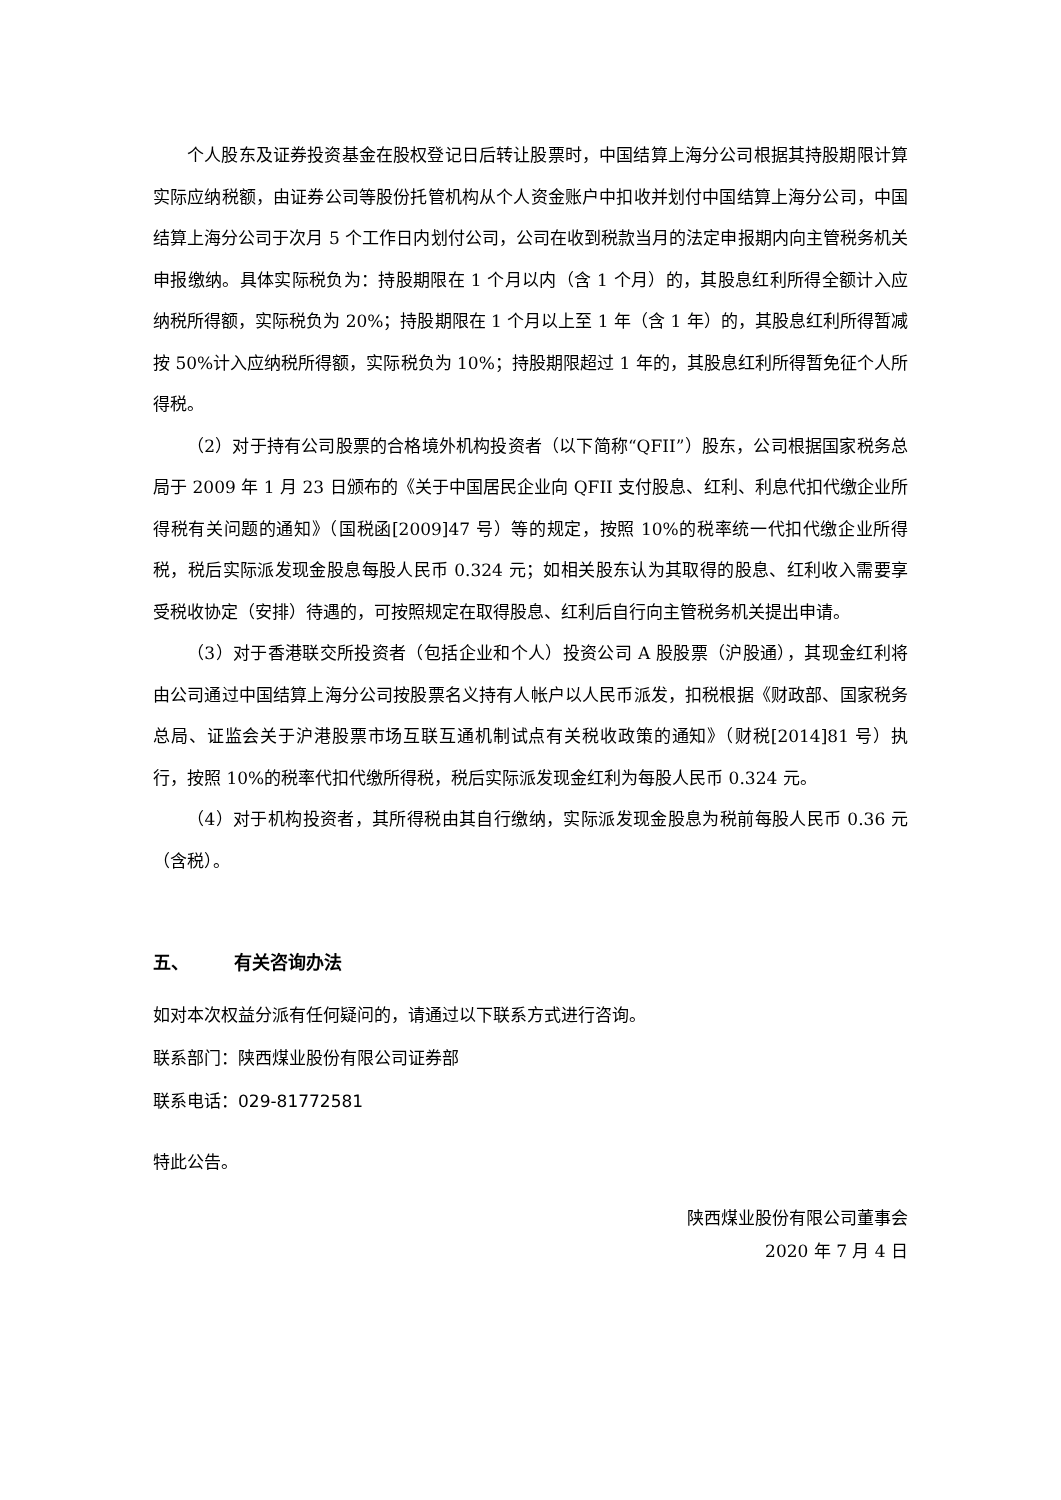个人股东及证券投资基金在股权登记日后转让股票时，中国结算上海分公司根据其持股期限计算实际应纳税额，由证券公司等股份托管机构从个人资金账户中扣收并划付中国结算上海分公司，中国结算上海分公司于次月 5 个工作日内划付公司，公司在收到税款当月的法定申报期内向主管税务机关申报缴纳。具体实际税负为：持股期限在 1 个月以内（含 1 个月）的，其股息红利所得全额计入应纳税所得额，实际税负为 20%；持股期限在 1 个月以上至 1 年（含 1 年）的，其股息红利所得暂减按 50%计入应纳税所得额，实际税负为 10%；持股期限超过 1 年的，其股息红利所得暂免征个人所得税。
（2）对于持有公司股票的合格境外机构投资者（以下简称“QFII”）股东，公司根据国家税务总局于 2009 年 1 月 23 日颁布的《关于中国居民企业向 QFII 支付股息、红利、利息代扣代缴企业所得税有关问题的通知》（国税函[2009]47 号）等的规定，按照 10%的税率统一代扣代缴企业所得税，税后实际派发现金股息每股人民币 0.324 元；如相关股东认为其取得的股息、红利收入需要享受税收协定（安排）待遇的，可按照规定在取得股息、红利后自行向主管税务机关提出申请。
（3）对于香港联交所投资者（包括企业和个人）投资公司 A 股股票（沪股通），其现金红利将由公司通过中国结算上海分公司按股票名义持有人帐户以人民币派发，扣税根据《财政部、国家税务总局、证监会关于沪港股票市场互联互通机制试点有关税收政策的通知》（财税[2014]81 号）执行，按照 10%的税率代扣代缴所得税，税后实际派发现金红利为每股人民币 0.324 元。
（4）对于机构投资者，其所得税由其自行缴纳，实际派发现金股息为税前每股人民币 0.36 元（含税）。
五、 有关咨询办法
如对本次权益分派有任何疑问的，请通过以下联系方式进行咨询。
联系部门：陕西煤业股份有限公司证券部
联系电话：029-81772581
特此公告。
陕西煤业股份有限公司董事会
2020 年 7 月 4 日